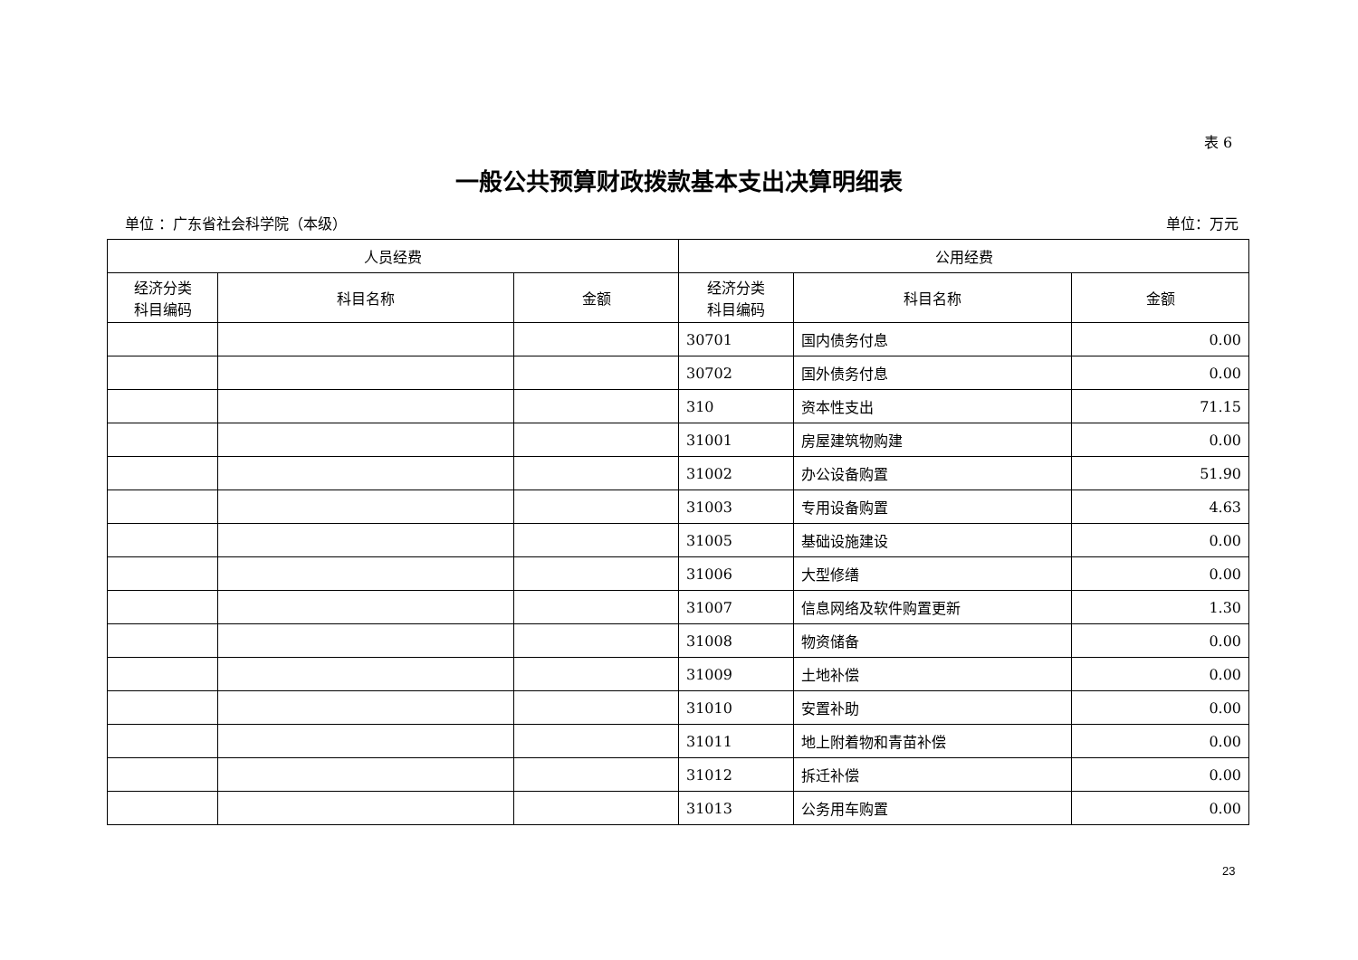表 6
一般公共预算财政拨款基本支出决算明细表
单位 ：广东省社会科学院（本级） 单位：万元
| 人员经费 | | | 公用经费 | | |
| --- | --- | --- | --- | --- | --- |
| 经济分类 科目编码 | 科目名称 | 金额 | 经济分类 科目编码 | 科目名称 | 金额 |
| | | | 30701 | 国内债务付息 | 0.00 |
| | | | 30702 | 国外债务付息 | 0.00 |
| | | | 310 | 资本性支出 | 71.15 |
| | | | 31001 | 房屋建筑物购建 | 0.00 |
| | | | 31002 | 办公设备购置 | 51.90 |
| | | | 31003 | 专用设备购置 | 4.63 |
| | | | 31005 | 基础设施建设 | 0.00 |
| | | | 31006 | 大型修缮 | 0.00 |
| | | | 31007 | 信息网络及软件购置更新 | 1.30 |
| | | | 31008 | 物资储备 | 0.00 |
| | | | 31009 | 土地补偿 | 0.00 |
| | | | 31010 | 安置补助 | 0.00 |
| | | | 31011 | 地上附着物和青苗补偿 | 0.00 |
| | | | 31012 | 拆迁补偿 | 0.00 |
| | | | 31013 | 公务用车购置 | 0.00 |
23